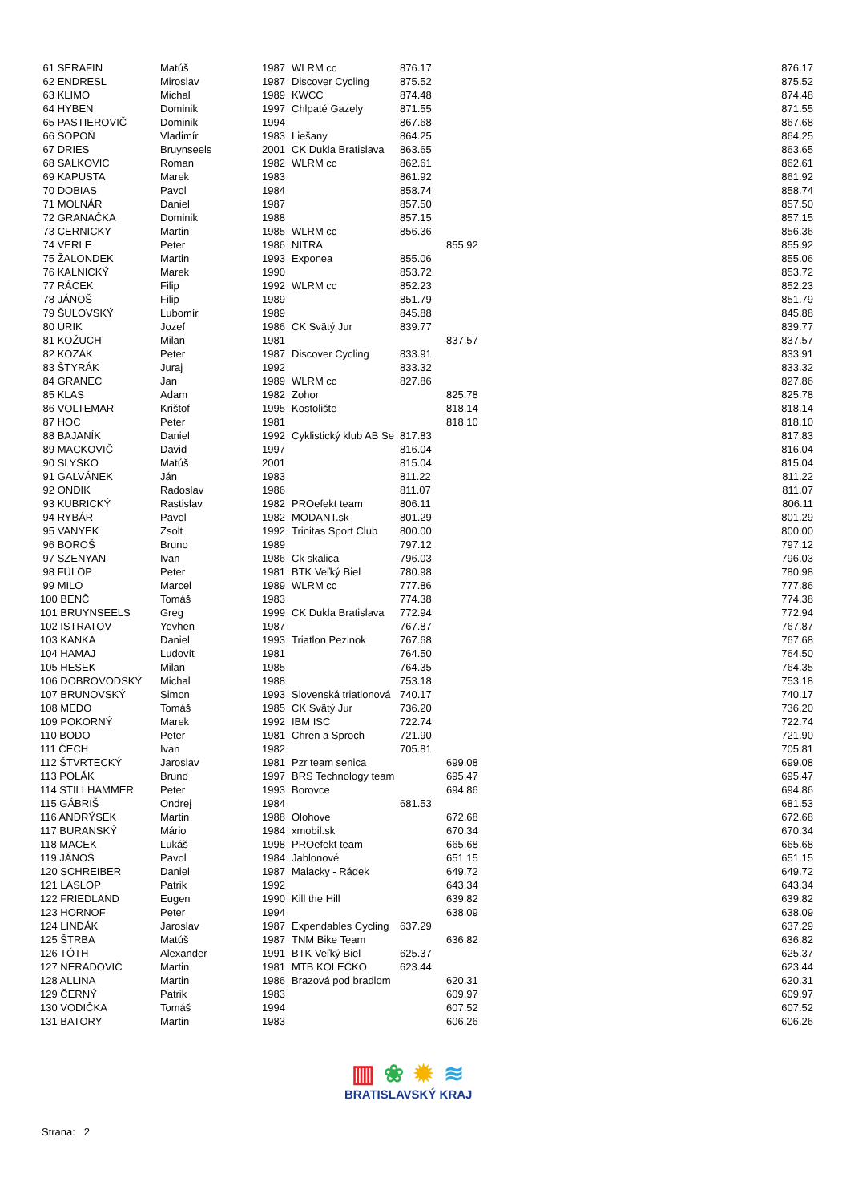| 61 SERAFIN | Matúš | 1987 | WLRM cc | 876.17 | | 876.17 |
| 62 ENDRESL | Miroslav | 1987 | Discover Cycling | 875.52 | | 875.52 |
| 63 KLIMO | Michal | 1989 | KWCC | 874.48 | | 874.48 |
| 64 HYBEN | Dominik | 1997 | Chlpaté Gazely | 871.55 | | 871.55 |
| 65 PASTIEROVIČ | Dominik | 1994 | | 867.68 | | 867.68 |
| 66 ŠOPOŇ | Vladimír | 1983 | Liešany | 864.25 | | 864.25 |
| 67 DRIES | Bruynseels | 2001 | CK Dukla Bratislava | 863.65 | | 863.65 |
| 68 SALKOVIC | Roman | 1982 | WLRM cc | 862.61 | | 862.61 |
| 69 KAPUSTA | Marek | 1983 | | 861.92 | | 861.92 |
| 70 DOBIAS | Pavol | 1984 | | 858.74 | | 858.74 |
| 71 MOLNÁR | Daniel | 1987 | | 857.50 | | 857.50 |
| 72 GRANAČKA | Dominik | 1988 | | 857.15 | | 857.15 |
| 73 CERNICKY | Martin | 1985 | WLRM cc | 856.36 | | 856.36 |
| 74 VERLE | Peter | 1986 | NITRA | | 855.92 | 855.92 |
| 75 ŽALONDEK | Martin | 1993 | Exponea | 855.06 | | 855.06 |
| 76 KALNICKÝ | Marek | 1990 | | 853.72 | | 853.72 |
| 77 RÁCEK | Filip | 1992 | WLRM cc | 852.23 | | 852.23 |
| 78 JÁNOŠ | Filip | 1989 | | 851.79 | | 851.79 |
| 79 ŠULOVSKÝ | Lubomír | 1989 | | 845.88 | | 845.88 |
| 80 URIK | Jozef | 1986 | CK Svätý Jur | 839.77 | | 839.77 |
| 81 KOŽUCH | Milan | 1981 | | | 837.57 | 837.57 |
| 82 KOZÁK | Peter | 1987 | Discover Cycling | 833.91 | | 833.91 |
| 83 ŠTYRÁK | Juraj | 1992 | | 833.32 | | 833.32 |
| 84 GRANEC | Jan | 1989 | WLRM cc | 827.86 | | 827.86 |
| 85 KLAS | Adam | 1982 | Zohor | | 825.78 | 825.78 |
| 86 VOLTEMAR | Krištof | 1995 | Kostolište | | 818.14 | 818.14 |
| 87 HOC | Peter | 1981 | | | 818.10 | 818.10 |
| 88 BAJANÍK | Daniel | 1992 | Cyklistický klub AB Se | 817.83 | | 817.83 |
| 89 MACKOVIČ | David | 1997 | | 816.04 | | 816.04 |
| 90 SLYŠKO | Matúš | 2001 | | 815.04 | | 815.04 |
| 91 GALVÁNEK | Ján | 1983 | | 811.22 | | 811.22 |
| 92 ONDIK | Radoslav | 1986 | | 811.07 | | 811.07 |
| 93 KUBRICKÝ | Rastislav | 1982 | PROefekt team | 806.11 | | 806.11 |
| 94 RYBÁR | Pavol | 1982 | MODANT.sk | 801.29 | | 801.29 |
| 95 VANYEK | Zsolt | 1992 | Trinitas Sport Club | 800.00 | | 800.00 |
| 96 BOROŠ | Bruno | 1989 | | 797.12 | | 797.12 |
| 97 SZENYAN | Ivan | 1986 | Ck skalica | 796.03 | | 796.03 |
| 98 FÜLÖP | Peter | 1981 | BTK Veľký Biel | 780.98 | | 780.98 |
| 99 MILO | Marcel | 1989 | WLRM cc | 777.86 | | 777.86 |
| 100 BENČ | Tomáš | 1983 | | 774.38 | | 774.38 |
| 101 BRUYNSEELS | Greg | 1999 | CK Dukla Bratislava | 772.94 | | 772.94 |
| 102 ISTRATOV | Yevhen | 1987 | | 767.87 | | 767.87 |
| 103 KANKA | Daniel | 1993 | Triatlon Pezinok | 767.68 | | 767.68 |
| 104 HAMAJ | Ludovít | 1981 | | 764.50 | | 764.50 |
| 105 HESEK | Milan | 1985 | | 764.35 | | 764.35 |
| 106 DOBROVODSKÝ | Michal | 1988 | | 753.18 | | 753.18 |
| 107 BRUNOVSKÝ | Simon | 1993 | Slovenská triatlonová | 740.17 | | 740.17 |
| 108 MEDO | Tomáš | 1985 | CK Svätý Jur | 736.20 | | 736.20 |
| 109 POKORNÝ | Marek | 1992 | IBM ISC | 722.74 | | 722.74 |
| 110 BODO | Peter | 1981 | Chren a Sproch | 721.90 | | 721.90 |
| 111 ČECH | Ivan | 1982 | | 705.81 | | 705.81 |
| 112 ŠTVRTECKÝ | Jaroslav | 1981 | Pzr team senica | | 699.08 | 699.08 |
| 113 POLÁK | Bruno | 1997 | BRS Technology team | | 695.47 | 695.47 |
| 114 STILLHAMMER | Peter | 1993 | Borovce | | 694.86 | 694.86 |
| 115 GÁBRIŠ | Ondrej | 1984 | | 681.53 | | 681.53 |
| 116 ANDRÝSEK | Martin | 1988 | Olohove | | 672.68 | 672.68 |
| 117 BURANSKÝ | Mário | 1984 | xmobil.sk | | 670.34 | 670.34 |
| 118 MACEK | Lukáš | 1998 | PROefekt team | | 665.68 | 665.68 |
| 119 JÁNOŠ | Pavol | 1984 | Jablonové | | 651.15 | 651.15 |
| 120 SCHREIBER | Daniel | 1987 | Malacky - Rádek | | 649.72 | 649.72 |
| 121 LASLOP | Patrik | 1992 | | | 643.34 | 643.34 |
| 122 FRIEDLAND | Eugen | 1990 | Kill the Hill | | 639.82 | 639.82 |
| 123 HORNOF | Peter | 1994 | | | 638.09 | 638.09 |
| 124 LINDÁK | Jaroslav | 1987 | Expendables Cycling | 637.29 | | 637.29 |
| 125 ŠTRBA | Matúš | 1987 | TNM Bike Team | | 636.82 | 636.82 |
| 126 TÓTH | Alexander | 1991 | BTK Veľký Biel | 625.37 | | 625.37 |
| 127 NERADOVIČ | Martin | 1981 | MTB KOLEČKO | 623.44 | | 623.44 |
| 128 ALLINA | Martin | 1986 | Brazová pod bradlom | | 620.31 | 620.31 |
| 129 ČERNÝ | Patrik | 1983 | | | 609.97 | 609.97 |
| 130 VODIČKA | Tomáš | 1994 | | | 607.52 | 607.52 |
| 131 BATORY | Martin | 1983 | | | 606.26 | 606.26 |
▥ ❀ ✹ ≋
BRATISLAVSKÝ KRAJ
Strana: 2